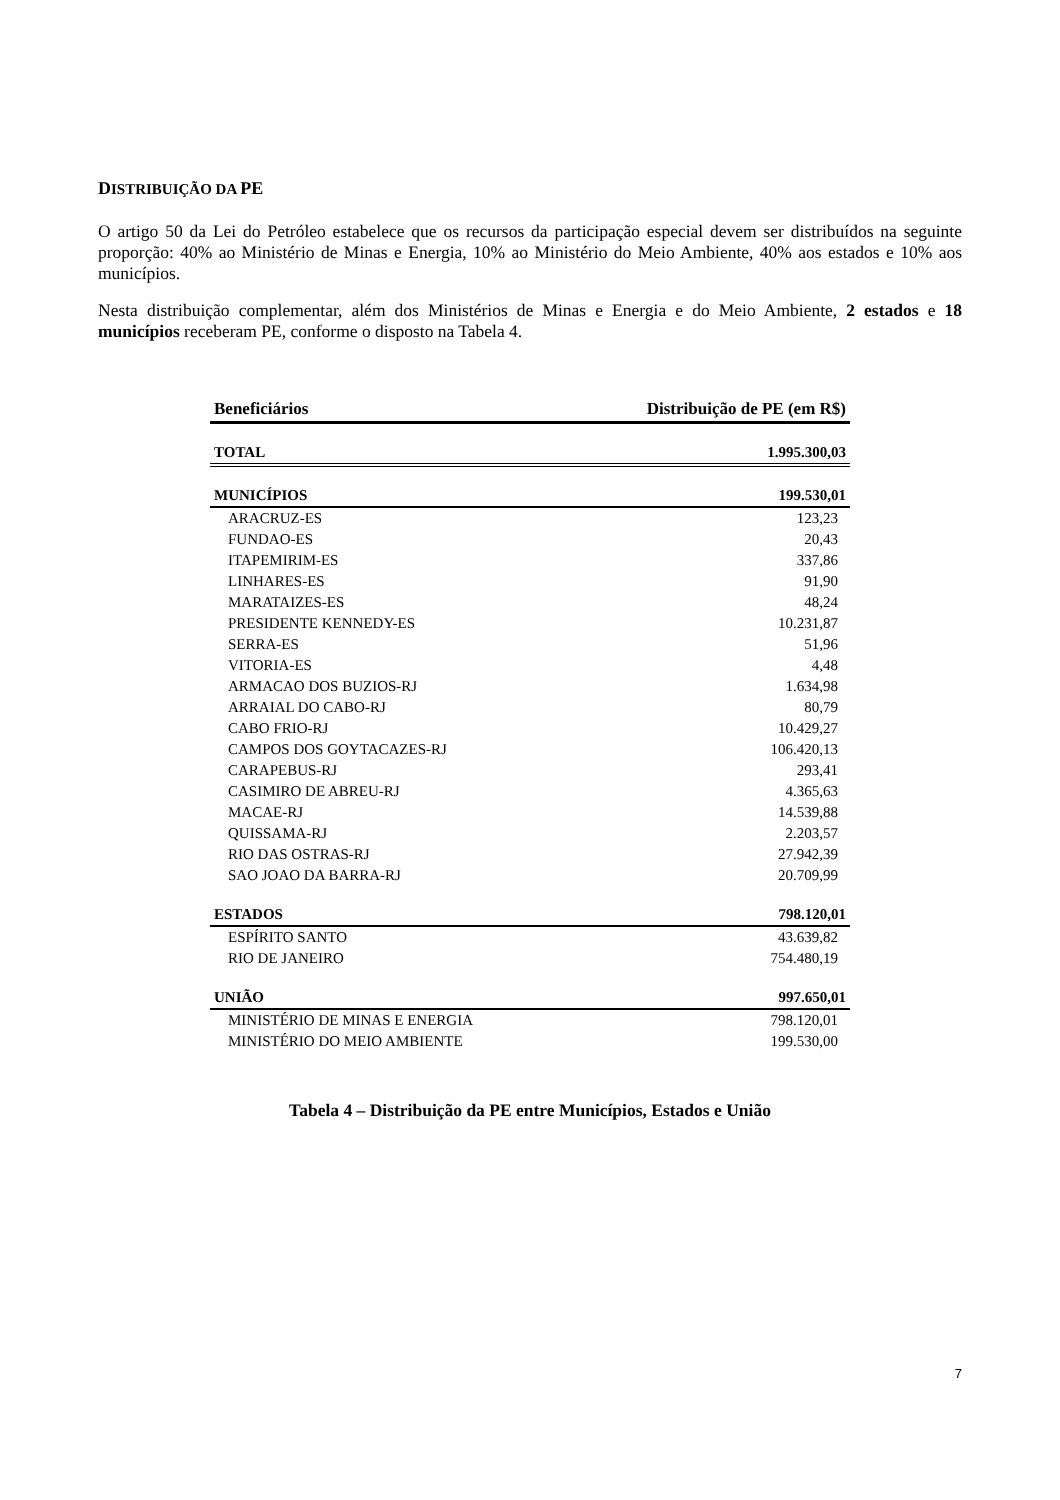DISTRIBUIÇÃO DA PE
O artigo 50 da Lei do Petróleo estabelece que os recursos da participação especial devem ser distribuídos na seguinte proporção: 40% ao Ministério de Minas e Energia, 10% ao Ministério do Meio Ambiente, 40% aos estados e 10% aos municípios.
Nesta distribuição complementar, além dos Ministérios de Minas e Energia e do Meio Ambiente, 2 estados e 18 municípios receberam PE, conforme o disposto na Tabela 4.
| Beneficiários | Distribuição de PE (em R$) |
| --- | --- |
| TOTAL | 1.995.300,03 |
| MUNICÍPIOS | 199.530,01 |
| ARACRUZ-ES | 123,23 |
| FUNDAO-ES | 20,43 |
| ITAPEMIRIM-ES | 337,86 |
| LINHARES-ES | 91,90 |
| MARATAIZES-ES | 48,24 |
| PRESIDENTE KENNEDY-ES | 10.231,87 |
| SERRA-ES | 51,96 |
| VITORIA-ES | 4,48 |
| ARMACAO DOS BUZIOS-RJ | 1.634,98 |
| ARRAIAL DO CABO-RJ | 80,79 |
| CABO FRIO-RJ | 10.429,27 |
| CAMPOS DOS GOYTACAZES-RJ | 106.420,13 |
| CARAPEBUS-RJ | 293,41 |
| CASIMIRO DE ABREU-RJ | 4.365,63 |
| MACAE-RJ | 14.539,88 |
| QUISSAMA-RJ | 2.203,57 |
| RIO DAS OSTRAS-RJ | 27.942,39 |
| SAO JOAO DA BARRA-RJ | 20.709,99 |
| ESTADOS | 798.120,01 |
| ESPÍRITO SANTO | 43.639,82 |
| RIO DE JANEIRO | 754.480,19 |
| UNIÃO | 997.650,01 |
| MINISTÉRIO DE MINAS E ENERGIA | 798.120,01 |
| MINISTÉRIO DO MEIO AMBIENTE | 199.530,00 |
Tabela 4 – Distribuição da PE entre Municípios, Estados e União
7